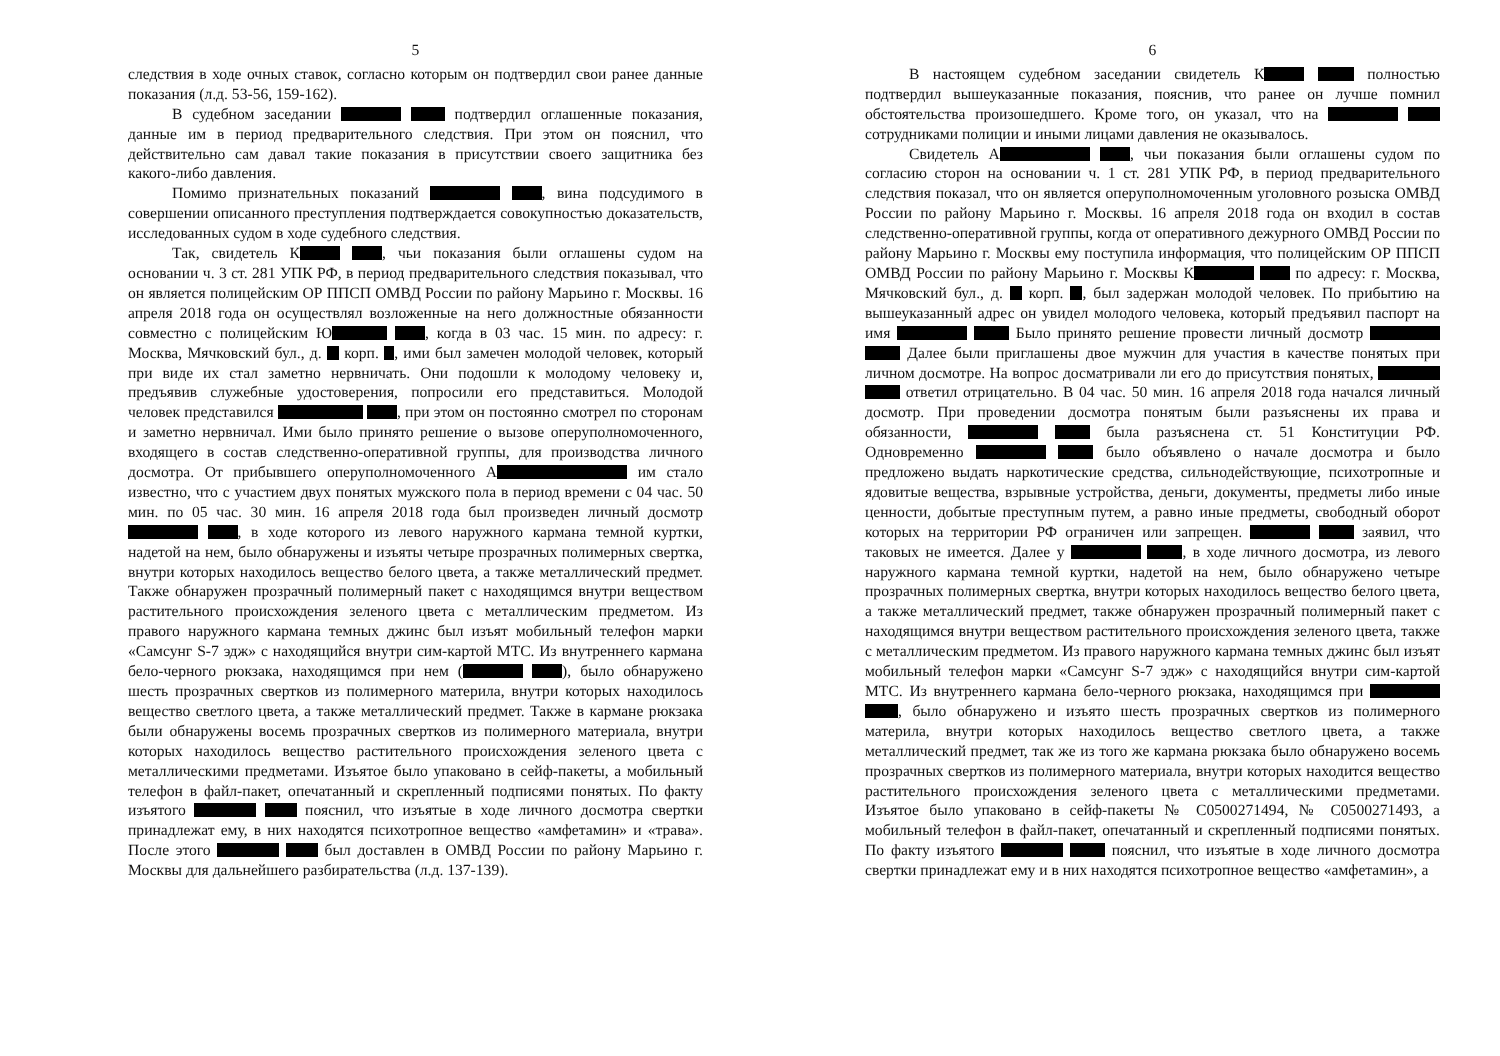5
следствия в ходе очных ставок, согласно которым он подтвердил свои ранее данные показания (л.д. 53-56, 159-162).
В судебном заседании подтвердил оглашенные показания, данные им в период предварительного следствия. При этом он пояснил, что действительно сам давал такие показания в присутствии своего защитника без какого-либо давления.
Помимо признательных показаний , вина подсудимого в совершении описанного преступления подтверждается совокупностью доказательств, исследованных судом в ходе судебного следствия.
Так, свидетель К , чьи показания были оглашены судом на основании ч. 3 ст. 281 УПК РФ, в период предварительного следствия показывал, что он является полицейским ОР ППСП ОМВД России по району Марьино г. Москвы. 16 апреля 2018 года он осуществлял возложенные на него должностные обязанности совместно с полицейским Ю , когда в 03 час. 15 мин. по адресу: г. Москва, Мячковский бул., д. корп. , ими был замечен молодой человек, который при виде их стал заметно нервничать. Они подошли к молодому человеку и, предъявив служебные удостоверения, попросили его представиться. Молодой человек представился , при этом он постоянно смотрел по сторонам и заметно нервничал. Ими было принято решение о вызове оперуполномоченного, входящего в состав следственно-оперативной группы, для производства личного досмотра. От прибывшего оперуполномоченного А им стало известно, что с участием двух понятых мужского пола в период времени с 04 час. 50 мин. по 05 час. 30 мин. 16 апреля 2018 года был произведен личный досмотр , в ходе которого из левого наружного кармана темной куртки, надетой на нем, было обнаружены и изъяты четыре прозрачных полимерных свертка, внутри которых находилось вещество белого цвета, а также металлический предмет. Также обнаружен прозрачный полимерный пакет с находящимся внутри веществом растительного происхождения зеленого цвета с металлическим предметом. Из правого наружного кармана темных джинс был изъят мобильный телефон марки «Самсунг S-7 эдж» с находящийся внутри сим-картой МТС. Из внутреннего кармана бело-черного рюкзака, находящимся при нем ( ), было обнаружено шесть прозрачных свертков из полимерного материла, внутри которых находилось вещество светлого цвета, а также металлический предмет. Также в кармане рюкзака были обнаружены восемь прозрачных свертков из полимерного материала, внутри которых находилось вещество растительного происхождения зеленого цвета с металлическими предметами. Изъятое было упаковано в сейф-пакеты, а мобильный телефон в файл-пакет, опечатанный и скрепленный подписями понятых. По факту изъятого пояснил, что изъятые в ходе личного досмотра свертки принадлежат ему, в них находятся психотропное вещество «амфетамин» и «трава». После этого был доставлен в ОМВД России по району Марьино г. Москвы для дальнейшего разбирательства (л.д. 137-139).
6
В настоящем судебном заседании свидетель К полностью подтвердил вышеуказанные показания, пояснив, что ранее он лучше помнил обстоятельства произошедшего. Кроме того, он указал, что на сотрудниками полиции и иными лицами давления не оказывалось.
Свидетель А , чьи показания были оглашены судом по согласию сторон на основании ч. 1 ст. 281 УПК РФ, в период предварительного следствия показал, что он является оперуполномоченным уголовного розыска ОМВД России по району Марьино г. Москвы. 16 апреля 2018 года он входил в состав следственно-оперативной группы, когда от оперативного дежурного ОМВД России по району Марьино г. Москвы ему поступила информация, что полицейским ОР ППСП ОМВД России по району Марьино г. Москвы К по адресу: г. Москва, Мячковский бул., д. корп. , был задержан молодой человек. По прибытию на вышеуказанный адрес он увидел молодого человека, который предъявил паспорт на имя Было принято решение провести личный досмотр Далее были приглашены двое мужчин для участия в качестве понятых при личном досмотре. На вопрос досматривали ли его до присутствия понятых, ответил отрицательно. В 04 час. 50 мин. 16 апреля 2018 года начался личный досмотр. При проведении досмотра понятым были разъяснены их права и обязанности, была разъяснена ст. 51 Конституции РФ. Одновременно было объявлено о начале досмотра и было предложено выдать наркотические средства, сильнодействующие, психотропные и ядовитые вещества, взрывные устройства, деньги, документы, предметы либо иные ценности, добытые преступным путем, а равно иные предметы, свободный оборот которых на территории РФ ограничен или запрещен. заявил, что таковых не имеется. Далее у , в ходе личного досмотра, из левого наружного кармана темной куртки, надетой на нем, было обнаружено четыре прозрачных полимерных свертка, внутри которых находилось вещество белого цвета, а также металлический предмет, также обнаружен прозрачный полимерный пакет с находящимся внутри веществом растительного происхождения зеленого цвета, также с металлическим предметом. Из правого наружного кармана темных джинс был изъят мобильный телефон марки «Самсунг S-7 эдж» с находящийся внутри сим-картой МТС. Из внутреннего кармана бело-черного рюкзака, находящимся при , было обнаружено и изъято шесть прозрачных свертков из полимерного материла, внутри которых находилось вещество светлого цвета, а также металлический предмет, так же из того же кармана рюкзака было обнаружено восемь прозрачных свертков из полимерного материала, внутри которых находится вещество растительного происхождения зеленого цвета с металлическими предметами. Изъятое было упаковано в сейф-пакеты № С0500271494, № С0500271493, а мобильный телефон в файл-пакет, опечатанный и скрепленный подписями понятых. По факту изъятого пояснил, что изъятые в ходе личного досмотра свертки принадлежат ему и в них находятся психотропное вещество «амфетамин», а